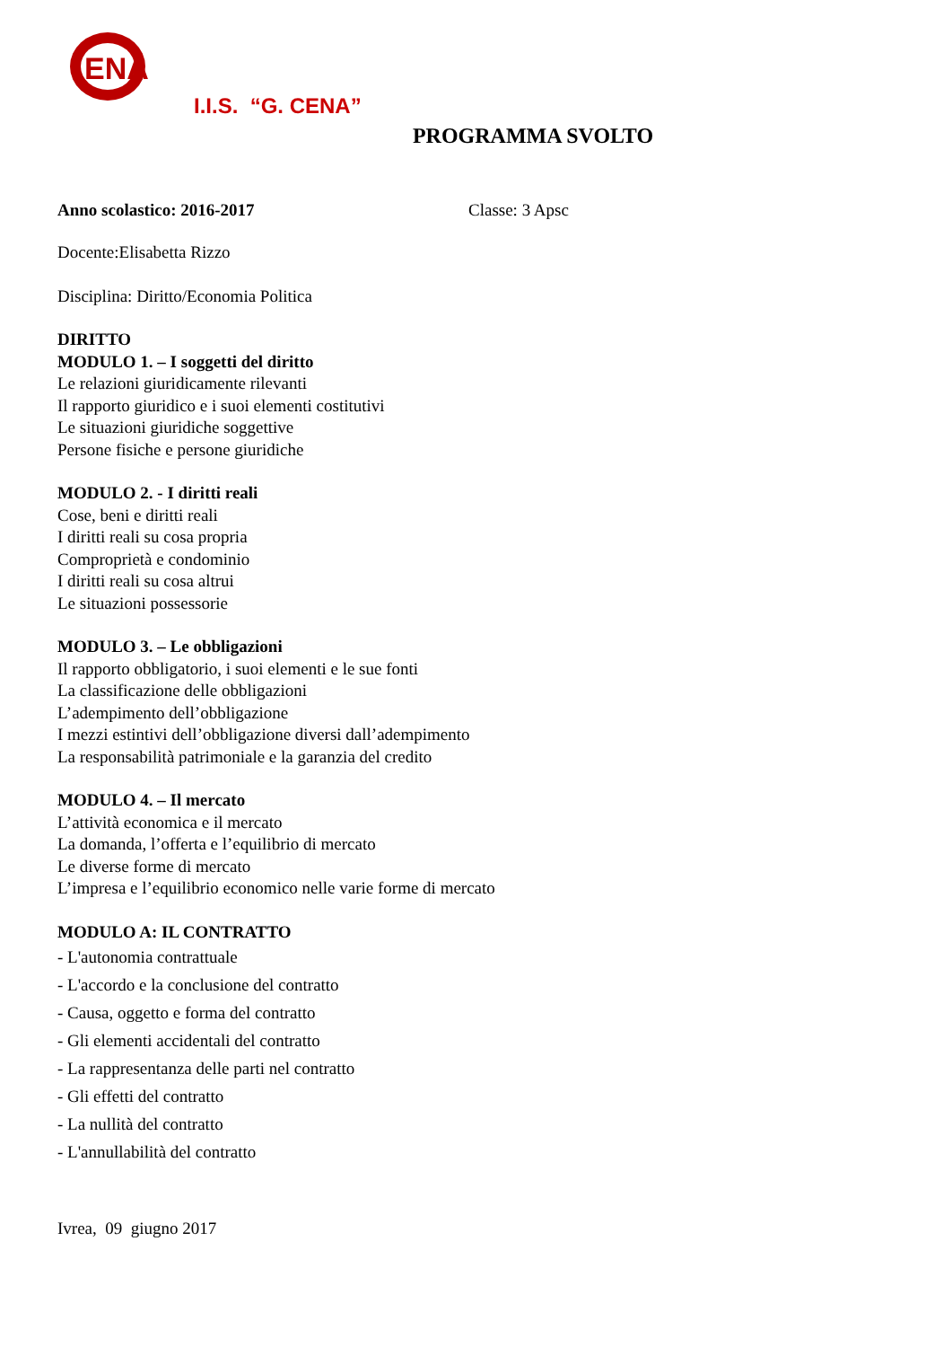ENA
I.I.S. “G. CENA”
PROGRAMMA SVOLTO
Anno scolastico: 2016-2017 Classe: 3 Apsc
Docente:Elisabetta Rizzo
Disciplina: Diritto/Economia Politica
DIRITTO
MODULO 1. – I soggetti del diritto
Le relazioni giuridicamente rilevanti
Il rapporto giuridico e i suoi elementi costitutivi
Le situazioni giuridiche soggettive
Persone fisiche e persone giuridiche
MODULO 2. - I diritti reali
Cose, beni e diritti reali
I diritti reali su cosa propria
Comproprietà e condominio
I diritti reali su cosa altrui
Le situazioni possessorie
MODULO 3. – Le obbligazioni
Il rapporto obbligatorio, i suoi elementi e le sue fonti
La classificazione delle obbligazioni
L’adempimento dell’obbligazione
I mezzi estintivi dell’obbligazione diversi dall’adempimento
La responsabilità patrimoniale e la garanzia del credito
MODULO 4. – Il mercato
L’attività economica e il mercato
La domanda, l’offerta e l’equilibrio di mercato
Le diverse forme di mercato
L’impresa e l’equilibrio economico nelle varie forme di mercato
MODULO A: IL CONTRATTO
- L'autonomia contrattuale
- L'accordo e la conclusione del contratto
- Causa, oggetto e forma del contratto
- Gli elementi accidentali del contratto
- La rappresentanza delle parti nel contratto
- Gli effetti del contratto
- La nullità del contratto
- L'annullabilità del contratto
Ivrea, 09 giugno 2017